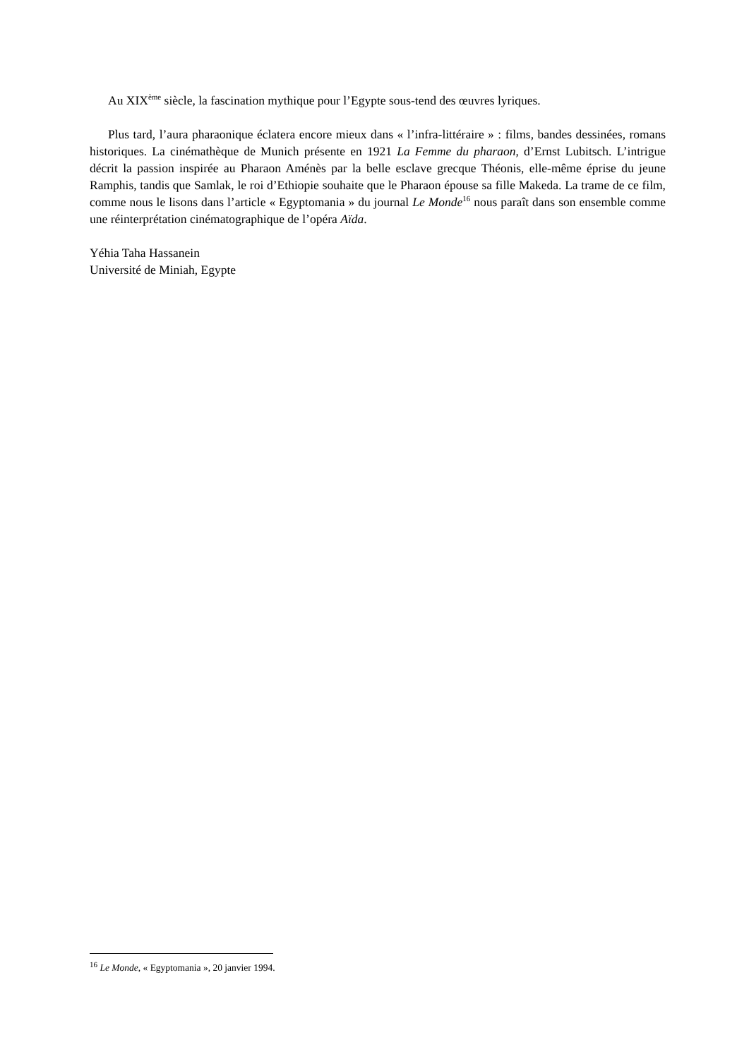Au XIX<sup>ème</sup> siècle, la fascination mythique pour l’Egypte sous-tend des œuvres lyriques.
Plus tard, l’aura pharaonique éclatera encore mieux dans « l’infra-littéraire » : films, bandes dessinées, romans historiques. La cinémathèque de Munich présente en 1921 La Femme du pharaon, d’Ernst Lubitsch. L’intrigue décrit la passion inspirée au Pharaon Aménès par la belle esclave grecque Théonis, elle-même éprise du jeune Ramphis, tandis que Samlak, le roi d’Ethiopie souhaite que le Pharaon épouse sa fille Makeda. La trame de ce film, comme nous le lisons dans l’article « Egyptomania » du journal Le Monde<sup>16</sup> nous paraît dans son ensemble comme une réinterprétation cinématographique de l’opéra Aïda.
Yéhia Taha Hassanein
Université de Miniah, Egypte
<sup>16</sup> Le Monde, « Egyptomania », 20 janvier 1994.